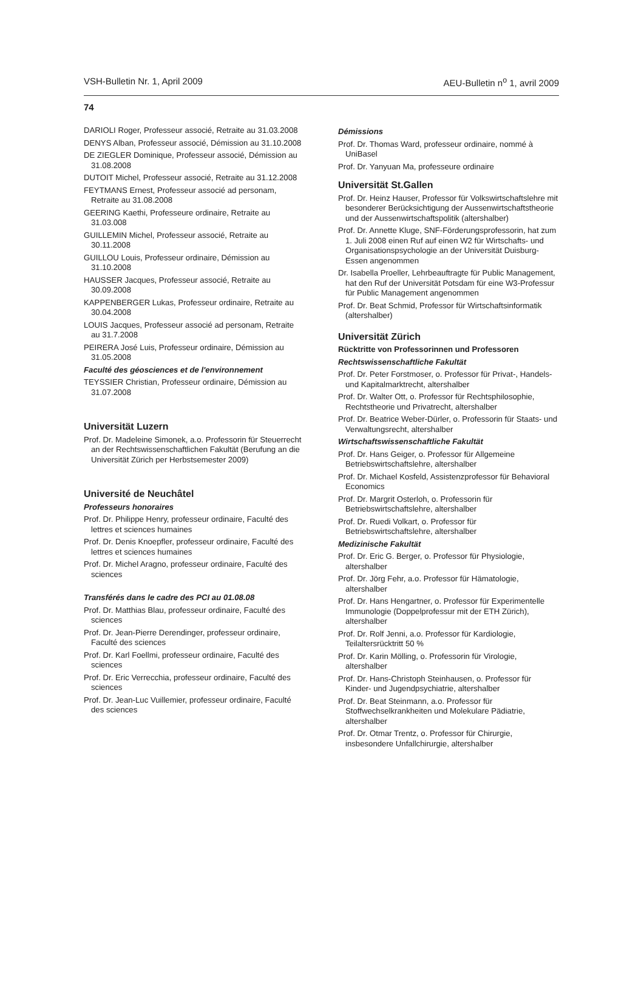VSH-Bulletin Nr. 1, April 2009 AEU-Bulletin n<sup>o</sup> 1, avril 2009
74
DARIOLI Roger, Professeur associé, Retraite au 31.03.2008
DENYS Alban, Professeur associé, Démission au 31.10.2008
DE ZIEGLER Dominique, Professeur associé, Démission au 31.08.2008
DUTOIT Michel, Professeur associé, Retraite au 31.12.2008
FEYTMANS Ernest, Professeur associé ad personam, Retraite au 31.08.2008
GEERING Kaethi, Professeure ordinaire, Retraite au 31.03.008
GUILLEMIN Michel, Professeur associé, Retraite au 30.11.2008
GUILLOU Louis, Professeur ordinaire, Démission au 31.10.2008
HAUSSER Jacques, Professeur associé, Retraite au 30.09.2008
KAPPENBERGER Lukas, Professeur ordinaire, Retraite au 30.04.2008
LOUIS Jacques, Professeur associé ad personam, Retraite au 31.7.2008
PEIRERA José Luis, Professeur ordinaire, Démission au 31.05.2008
Faculté des géosciences et de l'environnement
TEYSSIER Christian, Professeur ordinaire, Démission au 31.07.2008
Universität Luzern
Prof. Dr. Madeleine Simonek, a.o. Professorin für Steuerrecht an der Rechtswissenschaftlichen Fakultät (Berufung an die Universität Zürich per Herbstsemester 2009)
Université de Neuchâtel
Professeurs honoraires
Prof. Dr. Philippe Henry, professeur ordinaire, Faculté des lettres et sciences humaines
Prof. Dr. Denis Knoepfler, professeur ordinaire, Faculté des lettres et sciences humaines
Prof. Dr. Michel Aragno, professeur ordinaire, Faculté des sciences
Transférés dans le cadre des PCI au 01.08.08
Prof. Dr. Matthias Blau, professeur ordinaire, Faculté des sciences
Prof. Dr. Jean-Pierre Derendinger, professeur ordinaire, Faculté des sciences
Prof. Dr. Karl Foellmi, professeur ordinaire, Faculté des sciences
Prof. Dr. Eric Verrecchia, professeur ordinaire, Faculté des sciences
Prof. Dr. Jean-Luc Vuillemier, professeur ordinaire, Faculté des sciences
Démissions
Prof. Dr. Thomas Ward, professeur ordinaire, nommé à UniBasel
Prof. Dr. Yanyuan Ma, professeure ordinaire
Universität St.Gallen
Prof. Dr. Heinz Hauser, Professor für Volkswirtschaftslehre mit besonderer Berücksichtigung der Aussenwirtschaftstheorie und der Aussenwirtschaftspolitik (altershalber)
Prof. Dr. Annette Kluge, SNF-Förderungsprofessorin, hat zum 1. Juli 2008 einen Ruf auf einen W2 für Wirtschafts- und Organisationspsychologie an der Universität Duisburg-Essen angenommen
Dr. Isabella Proeller, Lehrbeauftragte für Public Management, hat den Ruf der Universität Potsdam für eine W3-Professur für Public Management angenommen
Prof. Dr. Beat Schmid, Professor für Wirtschaftsinformatik (altershalber)
Universität Zürich
Rücktritte von Professorinnen und Professoren
Rechtswissenschaftliche Fakultät
Prof. Dr. Peter Forstmoser, o. Professor für Privat-, Handels- und Kapitalmarktrecht, altershalber
Prof. Dr. Walter Ott, o. Professor für Rechtsphilosophie, Rechtstheorie und Privatrecht, altershalber
Prof. Dr. Beatrice Weber-Dürler, o. Professorin für Staats- und Verwaltungsrecht, altershalber
Wirtschaftswissenschaftliche Fakultät
Prof. Dr. Hans Geiger, o. Professor für Allgemeine Betriebswirtschaftslehre, altershalber
Prof. Dr. Michael Kosfeld, Assistenzprofessor für Behavioral Economics
Prof. Dr. Margrit Osterloh, o. Professorin für Betriebswirtschaftslehre, altershalber
Prof. Dr. Ruedi Volkart, o. Professor für Betriebswirtschaftslehre, altershalber
Medizinische Fakultät
Prof. Dr. Eric G. Berger, o. Professor für Physiologie, altershalber
Prof. Dr. Jörg Fehr, a.o. Professor für Hämatologie, altershalber
Prof. Dr. Hans Hengartner, o. Professor für Experimentelle Immunologie (Doppelprofessur mit der ETH Zürich), altershalber
Prof. Dr. Rolf Jenni, a.o. Professor für Kardiologie, Teilaltersrücktritt 50 %
Prof. Dr. Karin Mölling, o. Professorin für Virologie, altershalber
Prof. Dr. Hans-Christoph Steinhausen, o. Professor für Kinder- und Jugendpsychiatrie, altershalber
Prof. Dr. Beat Steinmann, a.o. Professor für Stoffwechselkrankheiten und Molekulare Pädiatrie, altershalber
Prof. Dr. Otmar Trentz, o. Professor für Chirurgie, insbesondere Unfallchirurgie, altershalber